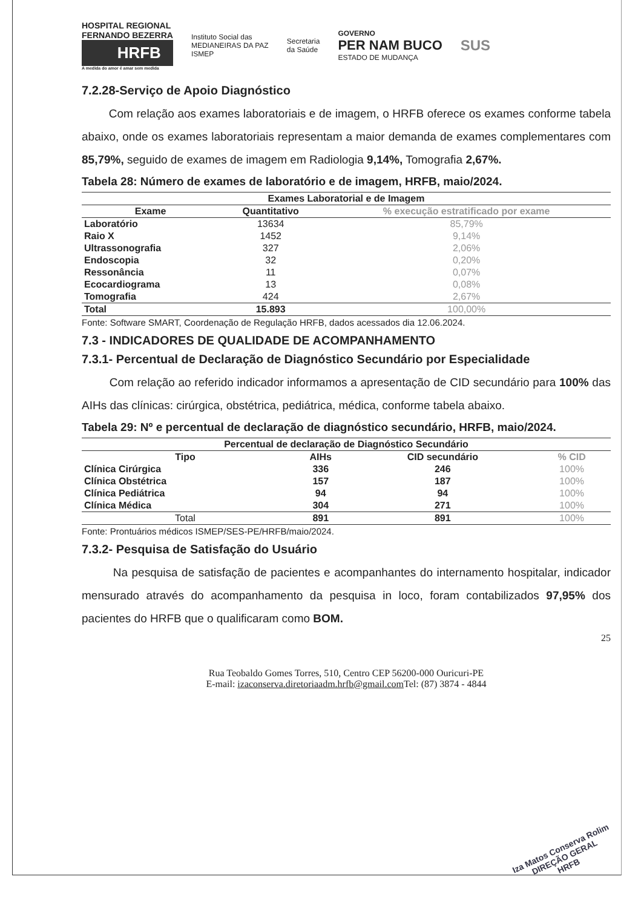HOSPITAL REGIONAL
FERNANDO BEZERRA
HRFB
A medida do amor é amar sem medida
Instituto Social das
MEDIANEIRAS DA PAZ
ISMEP
Secretaria
da Saúde
GOVERNO
PER NAM BUCO
ESTADO DE MUDANÇA
SUS
7.2.28-Serviço de Apoio Diagnóstico
Com relação aos exames laboratoriais e de imagem, o HRFB oferece os exames conforme tabela abaixo, onde os exames laboratoriais representam a maior demanda de exames complementares com 85,79%, seguido de exames de imagem em Radiologia 9,14%, Tomografia 2,67%.
Tabela 28: Número de exames de laboratório e de imagem, HRFB, maio/2024.
| Exames Laboratorial e de Imagem | | |
| --- | --- | --- |
| Exame | Quantitativo | % execução estratificado por exame |
| Laboratório | 13634 | 85,79% |
| Raio X | 1452 | 9,14% |
| Ultrassonografia | 327 | 2,06% |
| Endoscopia | 32 | 0,20% |
| Ressonância | 11 | 0,07% |
| Ecocardiograma | 13 | 0,08% |
| Tomografia | 424 | 2,67% |
| Total | 15.893 | 100,00% |
Fonte: Software SMART, Coordenação de Regulação HRFB, dados acessados dia 12.06.2024.
7.3 - INDICADORES DE QUALIDADE DE ACOMPANHAMENTO
7.3.1- Percentual de Declaração de Diagnóstico Secundário por Especialidade
Com relação ao referido indicador informamos a apresentação de CID secundário para 100% das AIHs das clínicas: cirúrgica, obstétrica, pediátrica, médica, conforme tabela abaixo.
Tabela 29: Nº e percentual de declaração de diagnóstico secundário, HRFB, maio/2024.
| Percentual de declaração de Diagnóstico Secundário | | | |
| --- | --- | --- | --- |
| Tipo | AIHs | CID secundário | % CID |
| Clínica Cirúrgica | 336 | 246 | 100% |
| Clínica Obstétrica | 157 | 187 | 100% |
| Clínica Pediátrica | 94 | 94 | 100% |
| Clínica Médica | 304 | 271 | 100% |
| Total | 891 | 891 | 100% |
Fonte: Prontuários médicos ISMEP/SES-PE/HRFB/maio/2024.
7.3.2- Pesquisa de Satisfação do Usuário
Na pesquisa de satisfação de pacientes e acompanhantes do internamento hospitalar, indicador mensurado através do acompanhamento da pesquisa in loco, foram contabilizados 97,95% dos pacientes do HRFB que o qualificaram como BOM.
25
Rua Teobaldo Gomes Torres, 510, Centro CEP 56200-000 Ouricuri-PE
E-mail: izaconserva.diretoriaadm.hrfb@gmail.com Tel: (87) 3874 - 4844
Iza Matos Conserva Rolim
DIREÇÃO GERAL
HRFB